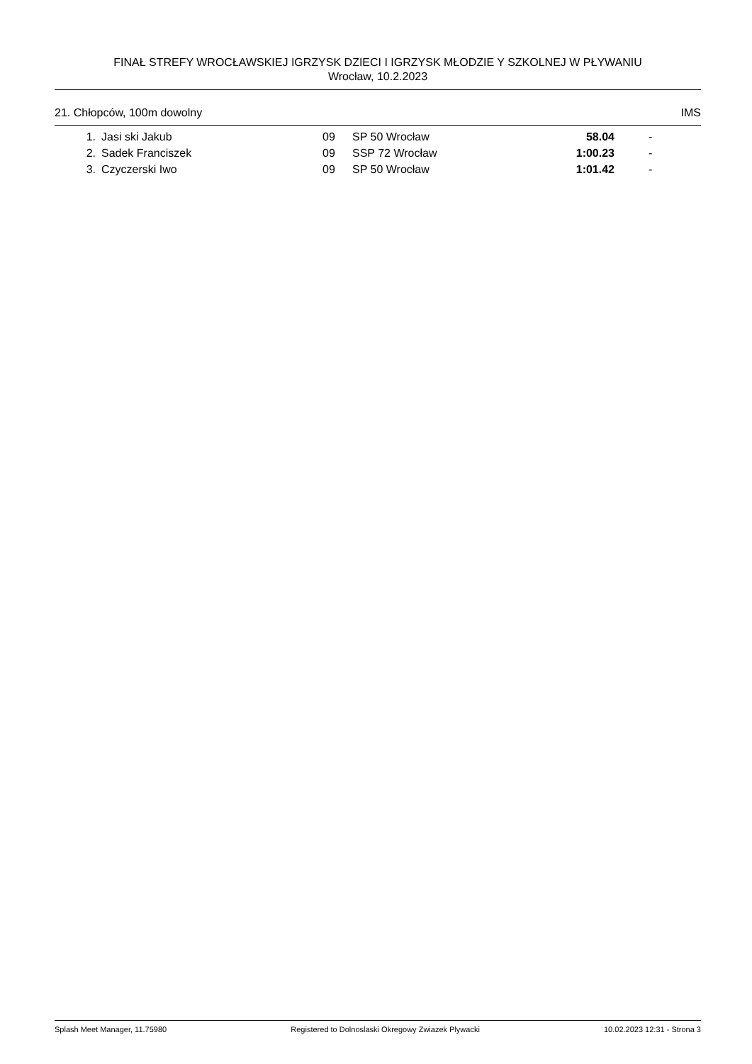FINAŁ STREFY WROCŁAWSKIEJ IGRZYSK DZIECI I IGRZYSK MŁODZIE Y SZKOLNEJ W PŁYWANIU
Wrocław, 10.2.2023
21. Chłopców, 100m dowolny IMS
| 1. | Jasi ski Jakub | 09 | SP 50 Wrocław | 58.04 | - |
| 2. | Sadek Franciszek | 09 | SSP 72 Wrocław | 1:00.23 | - |
| 3. | Czyczerski Iwo | 09 | SP 50 Wrocław | 1:01.42 | - |
Splash Meet Manager, 11.75980 Registered to Dolnoslaski Okregowy Zwiazek Plywacki 10.02.2023 12:31 - Strona 3